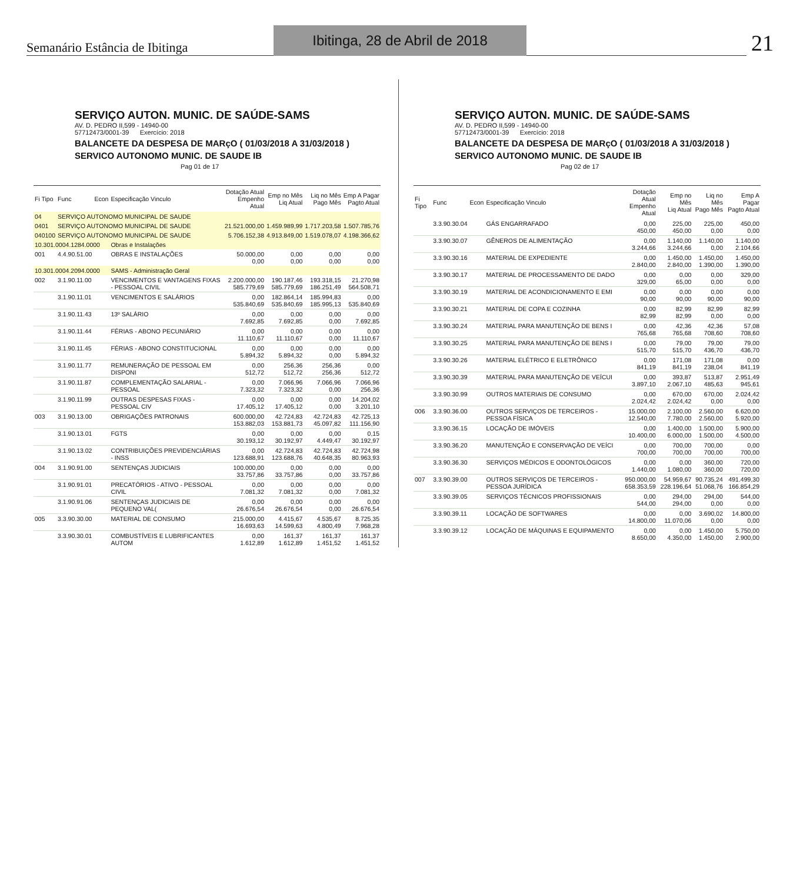Semanário Estância de Ibitinga
Ibitinga, 28 de Abril de 2018
21
SERVIÇO AUTON. MUNIC. DE SAÚDE-SAMS
AV. D. PEDRO II,599 - 14940-00
57712473/0001-39 Exercício: 2018
BALANCETE DA DESPESA DE MARçO ( 01/03/2018 A 31/03/2018 )
SERVICO AUTONOMO MUNIC. DE SAUDE IB Pag 01 de 17
| Fi Tipo | Func | Econ | Especificação Vinculo | Dotação Atual Empenho Atual | Emp no Mês Liq Atual | Liq no Mês Pago Mês | Emp A Pagar Pagto Atual |
| --- | --- | --- | --- | --- | --- | --- | --- |
| 04 | SERVIÇO AUTONOMO MUNICIPAL DE SAUDE | | | | | | |
| 0401 | SERVIÇO AUTONOMO MUNICIPAL DE SAUDE | | | 21.521.000,00 | 1.459.989,99 | 1.717.203,58 | 1.507.785,76 |
| 040100 | SERVIÇO AUTONOMO MUNICIPAL DE SAUDE | | | 5.706.152,38 | 4.913.849,00 | 1.519.078,07 | 4.198.366,62 |
| 10.301.0004.1284.0000 | | | Obras e Instalações | | | | |
| 001 | 4.4.90.51.00 | | OBRAS E INSTALAÇÕES | 50.000,00 0,00 | 0,00 0,00 | 0,00 0,00 | 0,00 0,00 |
| 10.301.0004.2094.0000 | | | SAMS - Administração Geral | | | | |
| 002 | 3.1.90.11.00 | | VENCIMENTOS E VANTAGENS FIXAS - PESSOAL CIVIL | 2.200.000,00 585.779,69 | 190.187,46 585.779,69 | 193.318,15 186.251,49 | 21.270,98 564.508,71 |
| | 3.1.90.11.01 | | VENCIMENTOS E SALÁRIOS | 0,00 535.840,69 | 182.864,14 535.840,69 | 185.994,83 185.995,13 | 0,00 535.840,69 |
| | 3.1.90.11.43 | | 13º SALÁRIO | 0,00 7.692,85 | 0,00 7.692,85 | 0,00 0,00 | 0,00 7.692,85 |
| | 3.1.90.11.44 | | FÉRIAS - ABONO PECUNIÁRIO | 0,00 11.110,67 | 0,00 11.110,67 | 0,00 0,00 | 0,00 11.110,67 |
| | 3.1.90.11.45 | | FÉRIAS - ABONO CONSTITUCIONAL | 0,00 5.894,32 | 0,00 5.894,32 | 0,00 0,00 | 0,00 5.894,32 |
| | 3.1.90.11.77 | | REMUNERAÇÃO DE PESSOAL EM DISPONI | 0,00 512,72 | 256,36 512,72 | 256,36 256,36 | 0,00 512,72 |
| | 3.1.90.11.87 | | COMPLEMENTAÇÃO SALARIAL - PESSOAL | 0,00 7.323,32 | 7.066,96 7.323,32 | 7.066,96 0,00 | 7.066,96 256,36 |
| | 3.1.90.11.99 | | OUTRAS DESPESAS FIXAS - PESSOAL CIV | 0,00 17.405,12 | 0,00 17.405,12 | 0,00 0,00 | 14.204,02 3.201,10 |
| 003 | 3.1.90.13.00 | | OBRIGAÇÕES PATRONAIS | 600.000,00 153.882,03 | 42.724,83 153.881,73 | 42.724,83 45.097,82 | 42.725,13 111.156,90 |
| | 3.1.90.13.01 | | FGTS | 0,00 30.193,12 | 0,00 30.192,97 | 0,00 4.449,47 | 0,15 30.192,97 |
| | 3.1.90.13.02 | | CONTRIBUIÇÕES PREVIDENCIÁRIAS - INSS | 0,00 123.688,91 | 42.724,83 123.688,76 | 42.724,83 40.648,35 | 42.724,98 80.963,93 |
| 004 | 3.1.90.91.00 | | SENTENÇAS JUDICIAIS | 100.000,00 33.757,86 | 0,00 33.757,86 | 0,00 0,00 | 0,00 33.757,86 |
| | 3.1.90.91.01 | | PRECATÓRIOS - ATIVO - PESSOAL CIVIL | 0,00 7.081,32 | 0,00 7.081,32 | 0,00 0,00 | 0,00 7.081,32 |
| | 3.1.90.91.06 | | SENTENÇAS JUDICIAIS DE PEQUENO VAL( | 0,00 26.676,54 | 0,00 26.676,54 | 0,00 0,00 | 0,00 26.676,54 |
| 005 | 3.3.90.30.00 | | MATERIAL DE CONSUMO | 215.000,00 16.693,63 | 4.415,67 14.599,63 | 4.535,67 4.800,49 | 8.725,35 7.968,28 |
| | 3.3.90.30.01 | | COMBUSTÍVEIS E LUBRIFICANTES AUTOM | 0,00 1.612,89 | 161,37 1.612,89 | 161,37 1.451,52 | 161,37 1.451,52 |
SERVIÇO AUTON. MUNIC. DE SAÚDE-SAMS
AV. D. PEDRO II,599 - 14940-00
57712473/0001-39 Exercício: 2018
BALANCETE DA DESPESA DE MARçO ( 01/03/2018 A 31/03/2018 )
SERVICO AUTONOMO MUNIC. DE SAUDE IB Pag 02 de 17
| Fi Tipo | Func | Econ | Especificação Vinculo | Dotação Atual Empenho Atual | Emp no Mês Liq Atual | Liq no Mês Pago Mês | Emp A Pagar Pagto Atual |
| --- | --- | --- | --- | --- | --- | --- | --- |
| | 3.3.90.30.04 | | GÁS ENGARRAFADO | 0,00 450,00 | 225,00 450,00 | 225,00 0,00 | 450,00 0,00 |
| | 3.3.90.30.07 | | GÊNEROS DE ALIMENTAÇÃO | 0,00 3.244,66 | 1.140,00 3.244,66 | 1.140,00 0,00 | 1.140,00 2.104,66 |
| | 3.3.90.30.16 | | MATERIAL DE EXPEDIENTE | 0,00 2.840,00 | 1.450,00 2.840,00 | 1.450,00 1.390,00 | 1.450,00 1.390,00 |
| | 3.3.90.30.17 | | MATERIAL DE PROCESSAMENTO DE DADO | 0,00 329,00 | 0,00 65,00 | 0,00 0,00 | 329,00 0,00 |
| | 3.3.90.30.19 | | MATERIAL DE ACONDICIONAMENTO E EMI | 0,00 90,00 | 0,00 90,00 | 0,00 90,00 | 0,00 90,00 |
| | 3.3.90.30.21 | | MATERIAL DE COPA E COZINHA | 0,00 82,99 | 82,99 82,99 | 82,99 0,00 | 82,99 0,00 |
| | 3.3.90.30.24 | | MATERIAL PARA MANUTENÇÃO DE BENS I | 0,00 765,68 | 42,36 765,68 | 42,36 708,60 | 57,08 708,60 |
| | 3.3.90.30.25 | | MATERIAL PARA MANUTENÇÃO DE BENS I | 0,00 515,70 | 79,00 515,70 | 79,00 436,70 | 79,00 436,70 |
| | 3.3.90.30.26 | | MATERIAL ELÉTRICO E ELETRÔNICO | 0,00 841,19 | 171,08 841,19 | 171,08 238,04 | 0,00 841,19 |
| | 3.3.90.30.39 | | MATERIAL PARA MANUTENÇÃO DE VEÍCUI | 0,00 3.897,10 | 393,87 2.067,10 | 513,87 485,63 | 2.951,49 945,61 |
| | 3.3.90.30.99 | | OUTROS MATERIAIS DE CONSUMO | 0,00 2.024,42 | 670,00 2.024,42 | 670,00 0,00 | 2.024,42 0,00 |
| 006 | 3.3.90.36.00 | | OUTROS SERVIÇOS DE TERCEIROS - PESSOA FÍSICA | 15.000,00 12.540,00 | 2.100,00 7.780,00 | 2.560,00 2.560,00 | 6.620,00 5.920,00 |
| | 3.3.90.36.15 | | LOCAÇÃO DE IMÓVEIS | 0,00 10.400,00 | 1.400,00 6.000,00 | 1.500,00 1.500,00 | 5.900,00 4.500,00 |
| | 3.3.90.36.20 | | MANUTENÇÃO E CONSERVAÇÃO DE VEÍCI | 0,00 700,00 | 700,00 700,00 | 700,00 700,00 | 0,00 700,00 |
| | 3.3.90.36.30 | | SERVIÇOS MÉDICOS E ODONTOLÓGICOS | 0,00 1.440,00 | 0,00 1.080,00 | 360,00 360,00 | 720,00 720,00 |
| 007 | 3.3.90.39.00 | | OUTROS SERVIÇOS DE TERCEIROS - PESSOA JURÍDICA | 950.000,00 658.353,59 | 54.959,67 228.196,64 | 90.735,24 51.068,76 | 491.499,30 166.854,29 |
| | 3.3.90.39.05 | | SERVIÇOS TÉCNICOS PROFISSIONAIS | 0,00 544,00 | 294,00 294,00 | 294,00 0,00 | 544,00 0,00 |
| | 3.3.90.39.11 | | LOCAÇÃO DE SOFTWARES | 0,00 14.800,00 | 0,00 11.070,06 | 3.690,02 0,00 | 14.800,00 0,00 |
| | 3.3.90.39.12 | | LOCAÇÃO DE MÁQUINAS E EQUIPAMENTO | 0,00 8.650,00 | 0,00 4.350,00 | 1.450,00 1.450,00 | 5.750,00 2.900,00 |